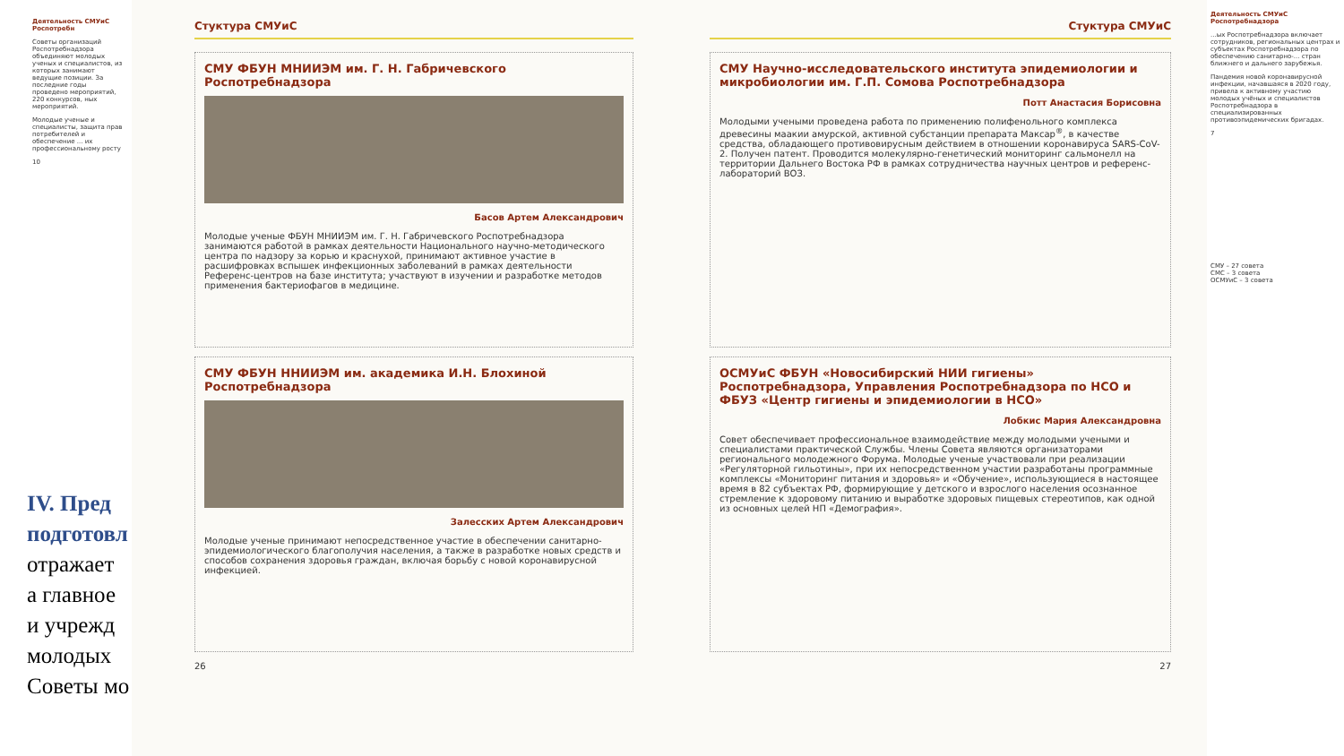Деятельность СМУиС Роспотребн
Советы организаций Роспотребнадзора объединяют молодых ученых и специалистов, из которых занимают ведущие позиции. За последние годы проведено мероприятий, 220 конкурсов, ных мероприятий.
Молодые ученые и специалисты, защита прав потребителей и обеспечение ... их профессиональному росту
10
IV. Пред
подготовл
отражает
а главное
и учрежд
молодых
Советы мо
Стуктура СМУиС
СМУ ФБУН МНИИЭМ им. Г. Н. Габричевского Роспотребнадзора
Басов Артем Александрович
Молодые ученые ФБУН МНИИЭМ им. Г. Н. Габричевского Роспотребнадзора занимаются работой в рамках деятельности Национального научно-методического центра по надзору за корью и краснухой, принимают активное участие в расшифровках вспышек инфекционных заболеваний в рамках деятельности Референс-центров на базе института; участвуют в изучении и разработке методов применения бактериофагов в медицине.
СМУ ФБУН ННИИЭМ им. академика И.Н. Блохиной Роспотребнадзора
Залесских Артем Александрович
Молодые ученые принимают непосредственное участие в обеспечении санитарно-эпидемиологического благополучия населения, а также в разработке новых средств и способов сохранения здоровья граждан, включая борьбу с новой коронавирусной инфекцией.
26
Стуктура СМУиС
СМУ Научно-исследовательского института эпидемиологии и микробиологии им. Г.П. Сомова Роспотребнадзора
Потт Анастасия Борисовна
Молодыми учеными проведена работа по применению полифенольного комплекса древесины маакии амурской, активной субстанции препарата Максар<sup>®</sup>, в качестве средства, обладающего противовирусным действием в отношении коронавируса SARS-CoV-2. Получен патент. Проводится молекулярно-генетический мониторинг сальмонелл на территории Дальнего Востока РФ в рамках сотрудничества научных центров и референс-лабораторий ВОЗ.
ОСМУиС ФБУН «Новосибирский НИИ гигиены» Роспотребнадзора, Управления Роспотребнадзора по НСО и ФБУЗ «Центр гигиены и эпидемиологии в НСО»
Лобкис Мария Александровна
Совет обеспечивает профессиональное взаимодействие между молодыми учеными и специалистами практической Службы. Члены Совета являются организаторами регионального молодежного Форума. Молодые ученые участвовали при реализации «Регуляторной гильотины», при их непосредственном участии разработаны программные комплексы «Мониторинг питания и здоровья» и «Обучение», использующиеся в настоящее время в 82 субъектах РФ, формирующие у детского и взрослого населения осознанное стремление к здоровому питанию и выработке здоровых пищевых стереотипов, как одной из основных целей НП «Демография».
27
Деятельность СМУиС Роспотребнадзора
...ых Роспотребнадзора включает сотрудников, региональных центрах и субъектах Роспотребнадзора по обеспечению санитарно-... стран ближнего и дальнего зарубежья.
Пандемия новой коронавирусной инфекции, начавшаяся в 2020 году, привела к активному участию молодых учёных и специалистов Роспотребнадзора в специализированных противоэпидемических бригадах.
7
СМУ – 27 совета
СМС – 3 совета
ОСМУиС – 3 совета